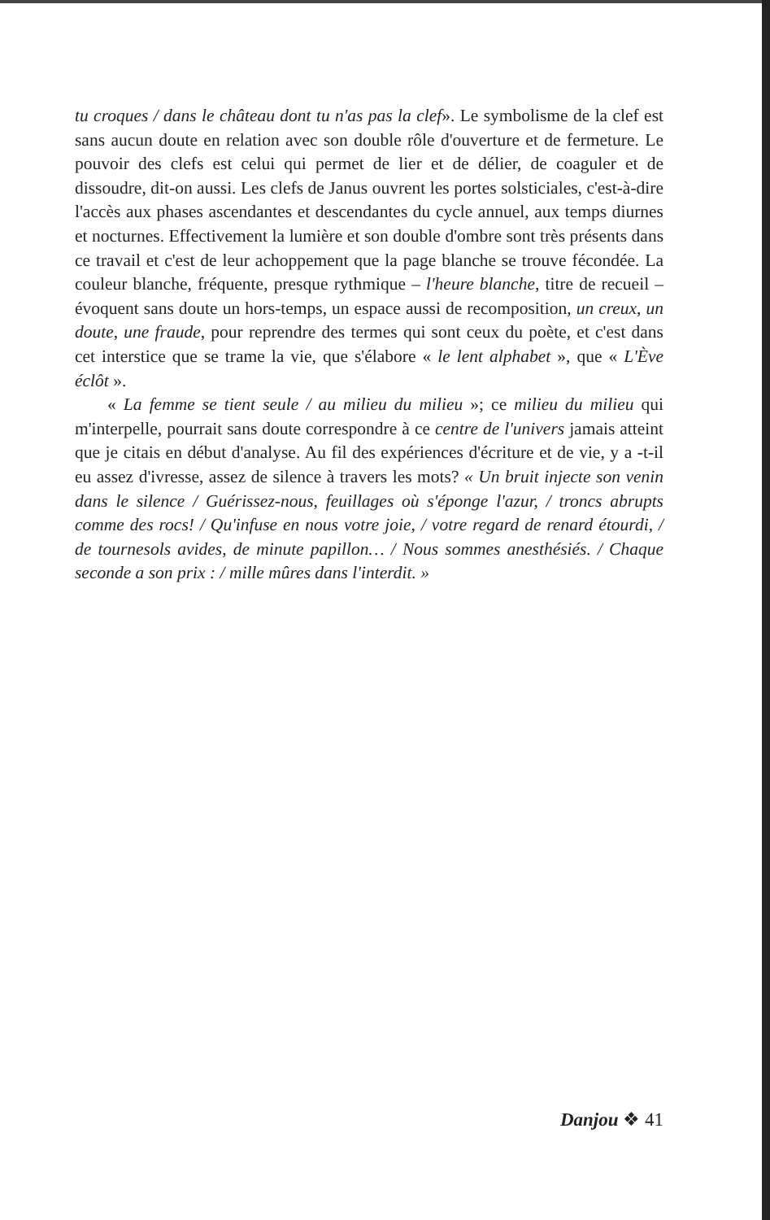tu croques / dans le château dont tu n'as pas la clef». Le symbolisme de la clef est sans aucun doute en relation avec son double rôle d'ouverture et de fermeture. Le pouvoir des clefs est celui qui permet de lier et de délier, de coaguler et de dissoudre, dit-on aussi. Les clefs de Janus ouvrent les portes solsticiales, c'est-à-dire l'accès aux phases ascendantes et descendantes du cycle annuel, aux temps diurnes et nocturnes. Effectivement la lumière et son double d'ombre sont très présents dans ce travail et c'est de leur achoppement que la page blanche se trouve fécondée. La couleur blanche, fréquente, presque rythmique – l'heure blanche, titre de recueil – évoquent sans doute un hors-temps, un espace aussi de recomposition, un creux, un doute, une fraude, pour reprendre des termes qui sont ceux du poète, et c'est dans cet interstice que se trame la vie, que s'élabore « le lent alphabet », que « L'Ève éclôt ».
« La femme se tient seule / au milieu du milieu »; ce milieu du milieu qui m'interpelle, pourrait sans doute correspondre à ce centre de l'univers jamais atteint que je citais en début d'analyse. Au fil des expériences d'écriture et de vie, y a -t-il eu assez d'ivresse, assez de silence à travers les mots? « Un bruit injecte son venin dans le silence / Guérissez-nous, feuillages où s'éponge l'azur, / troncs abrupts comme des rocs! / Qu'infuse en nous votre joie, / votre regard de renard étourdi, / de tournesols avides, de minute papillon… / Nous sommes anesthésiés. / Chaque seconde a son prix : / mille mûres dans l'interdit. »
Danjou ❖ 41